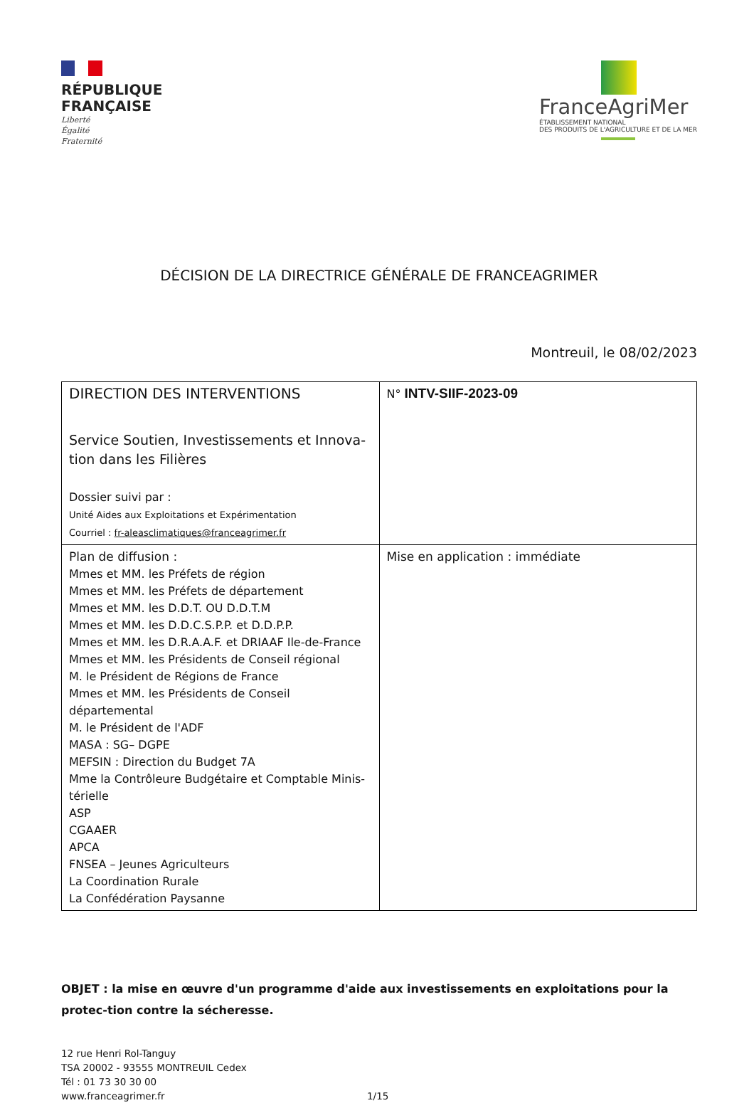RÉPUBLIQUE
FRANÇAISE
Liberté
Égalité
Fraternité
FranceAgriMer
ÉTABLISSEMENT NATIONAL
DES PRODUITS DE L'AGRICULTURE ET DE LA MER
DÉCISION DE LA DIRECTRICE GÉNÉRALE DE FRANCEAGRIMER
Montreuil, le 08/02/2023
| DIRECTION DES INTERVENTIONS Service Soutien, Investissements et Innova-tion dans les Filières Dossier suivi par : Unité Aides aux Exploitations et Expérimentation Courriel : fr-aleasclimatiques@franceagrimer.fr | N° INTV-SIIF-2023-09 |
| Plan de diffusion : Mmes et MM. les Préfets de région Mmes et MM. les Préfets de département Mmes et MM. les D.D.T. OU D.D.T.M Mmes et MM. les D.D.C.S.P.P. et D.D.P.P. Mmes et MM. les D.R.A.A.F. et DRIAAF Ile-de-France Mmes et MM. les Présidents de Conseil régional M. le Président de Régions de France Mmes et MM. les Présidents de Conseil départemental M. le Président de l'ADF MASA : SG– DGPE MEFSIN : Direction du Budget 7A Mme la Contrôleure Budgétaire et Comptable Minis-térielle ASP CGAAER APCA FNSEA – Jeunes Agriculteurs La Coordination Rurale La Confédération Paysanne | Mise en application : immédiate |
OBJET : la mise en œuvre d'un programme d'aide aux investissements en exploitations pour la protec-tion contre la sécheresse.
12 rue Henri Rol-Tanguy
TSA 20002 - 93555 MONTREUIL Cedex
Tél : 01 73 30 30 00
www.franceagrimer.fr
1/15